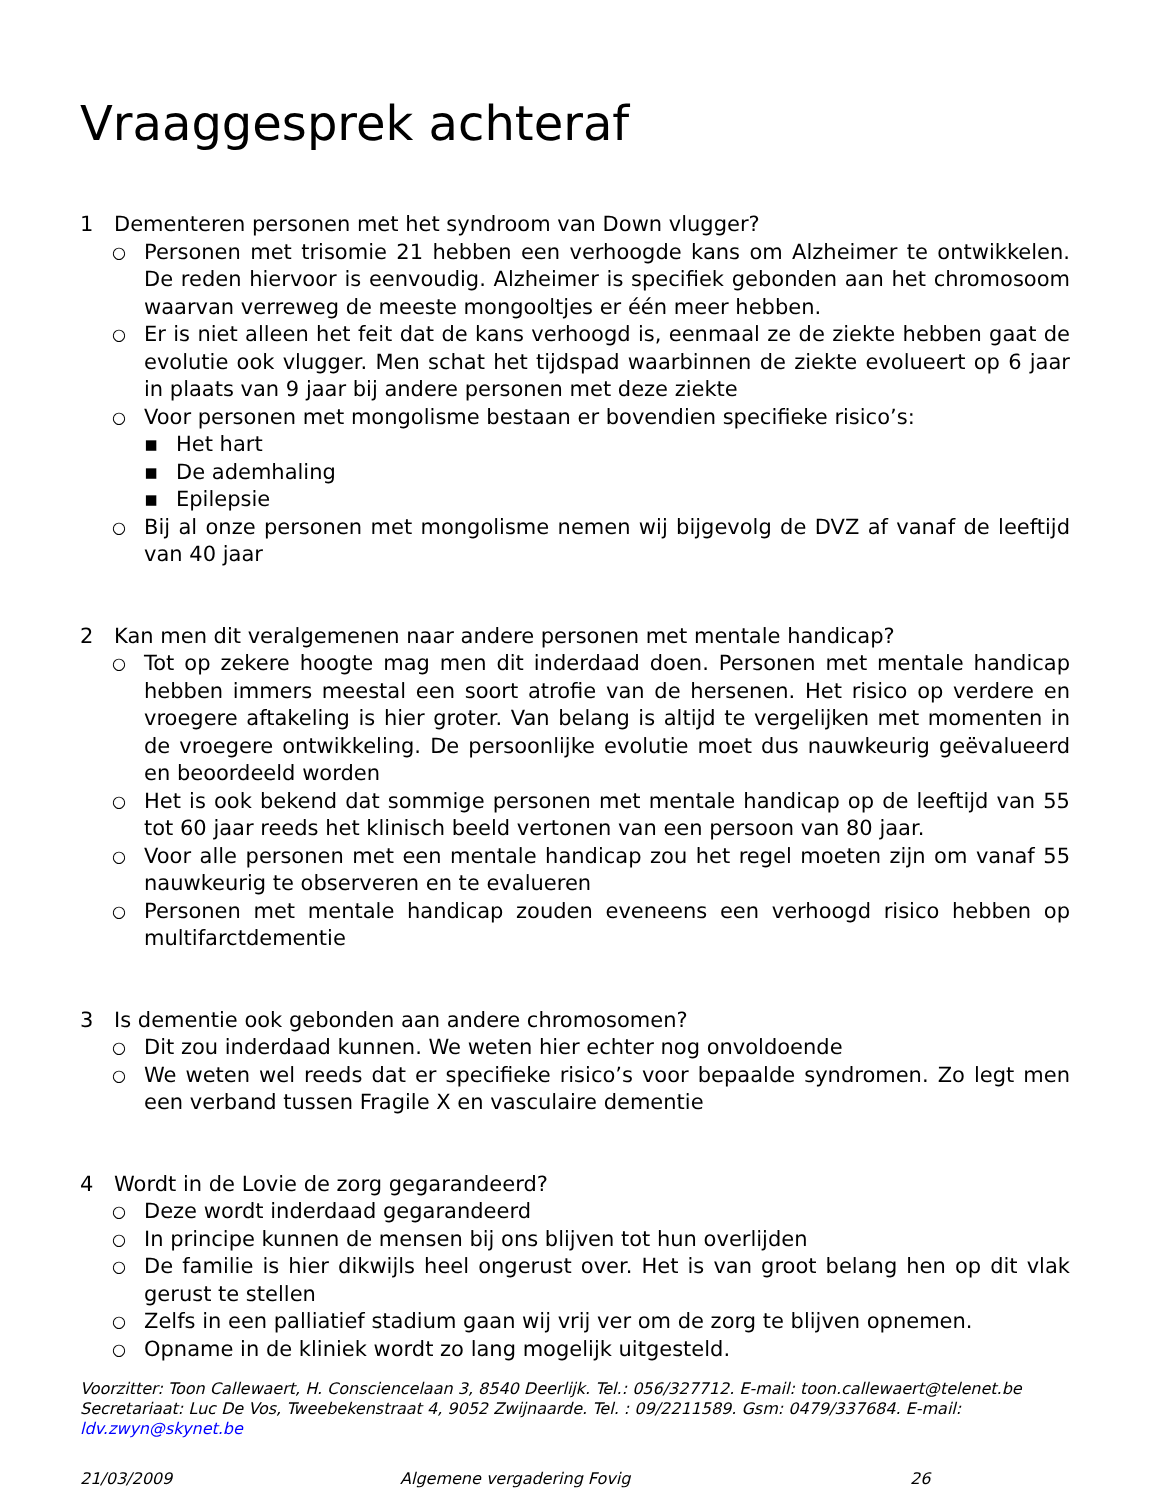Vraaggesprek achteraf
1 Dementeren personen met het syndroom van Down vlugger?
○ Personen met trisomie 21 hebben een verhoogde kans om Alzheimer te ontwikkelen. De reden hiervoor is eenvoudig. Alzheimer is specifiek gebonden aan het chromosoom waarvan verreweg de meeste mongooltjes er één meer hebben.
○ Er is niet alleen het feit dat de kans verhoogd is, eenmaal ze de ziekte hebben gaat de evolutie ook vlugger. Men schat het tijdspad waarbinnen de ziekte evolueert op 6 jaar in plaats van 9 jaar bij andere personen met deze ziekte
○ Voor personen met mongolisme bestaan er bovendien specifieke risico’s:
▪ Het hart
▪ De ademhaling
▪ Epilepsie
○ Bij al onze personen met mongolisme nemen wij bijgevolg de DVZ af vanaf de leeftijd van 40 jaar
2 Kan men dit veralgemenen naar andere personen met mentale handicap?
○ Tot op zekere hoogte mag men dit inderdaad doen. Personen met mentale handicap hebben immers meestal een soort atrofie van de hersenen. Het risico op verdere en vroegere aftakeling is hier groter. Van belang is altijd te vergelijken met momenten in de vroegere ontwikkeling. De persoonlijke evolutie moet dus nauwkeurig geëvalueerd en beoordeeld worden
○ Het is ook bekend dat sommige personen met mentale handicap op de leeftijd van 55 tot 60 jaar reeds het klinisch beeld vertonen van een persoon van 80 jaar.
○ Voor alle personen met een mentale handicap zou het regel moeten zijn om vanaf 55 nauwkeurig te observeren en te evalueren
○ Personen met mentale handicap zouden eveneens een verhoogd risico hebben op multifarctdementie
3 Is dementie ook gebonden aan andere chromosomen?
○ Dit zou inderdaad kunnen. We weten hier echter nog onvoldoende
○ We weten wel reeds dat er specifieke risico’s voor bepaalde syndromen. Zo legt men een verband tussen Fragile X en vasculaire dementie
4 Wordt in de Lovie de zorg gegarandeerd?
○ Deze wordt inderdaad gegarandeerd
○ In principe kunnen de mensen bij ons blijven tot hun overlijden
○ De familie is hier dikwijls heel ongerust over. Het is van groot belang hen op dit vlak gerust te stellen
○ Zelfs in een palliatief stadium gaan wij vrij ver om de zorg te blijven opnemen.
○ Opname in de kliniek wordt zo lang mogelijk uitgesteld.
Voorzitter: Toon Callewaert, H. Consciencelaan 3, 8540 Deerlijk. Tel.: 056/327712. E-mail: toon.callewaert@telenet.be
Secretariaat: Luc De Vos, Tweebekenstraat 4, 9052 Zwijnaarde. Tel. : 09/2211589. Gsm: 0479/337684. E-mail: ldv.zwyn@skynet.be
21/03/2009 Algemene vergadering Fovig 26